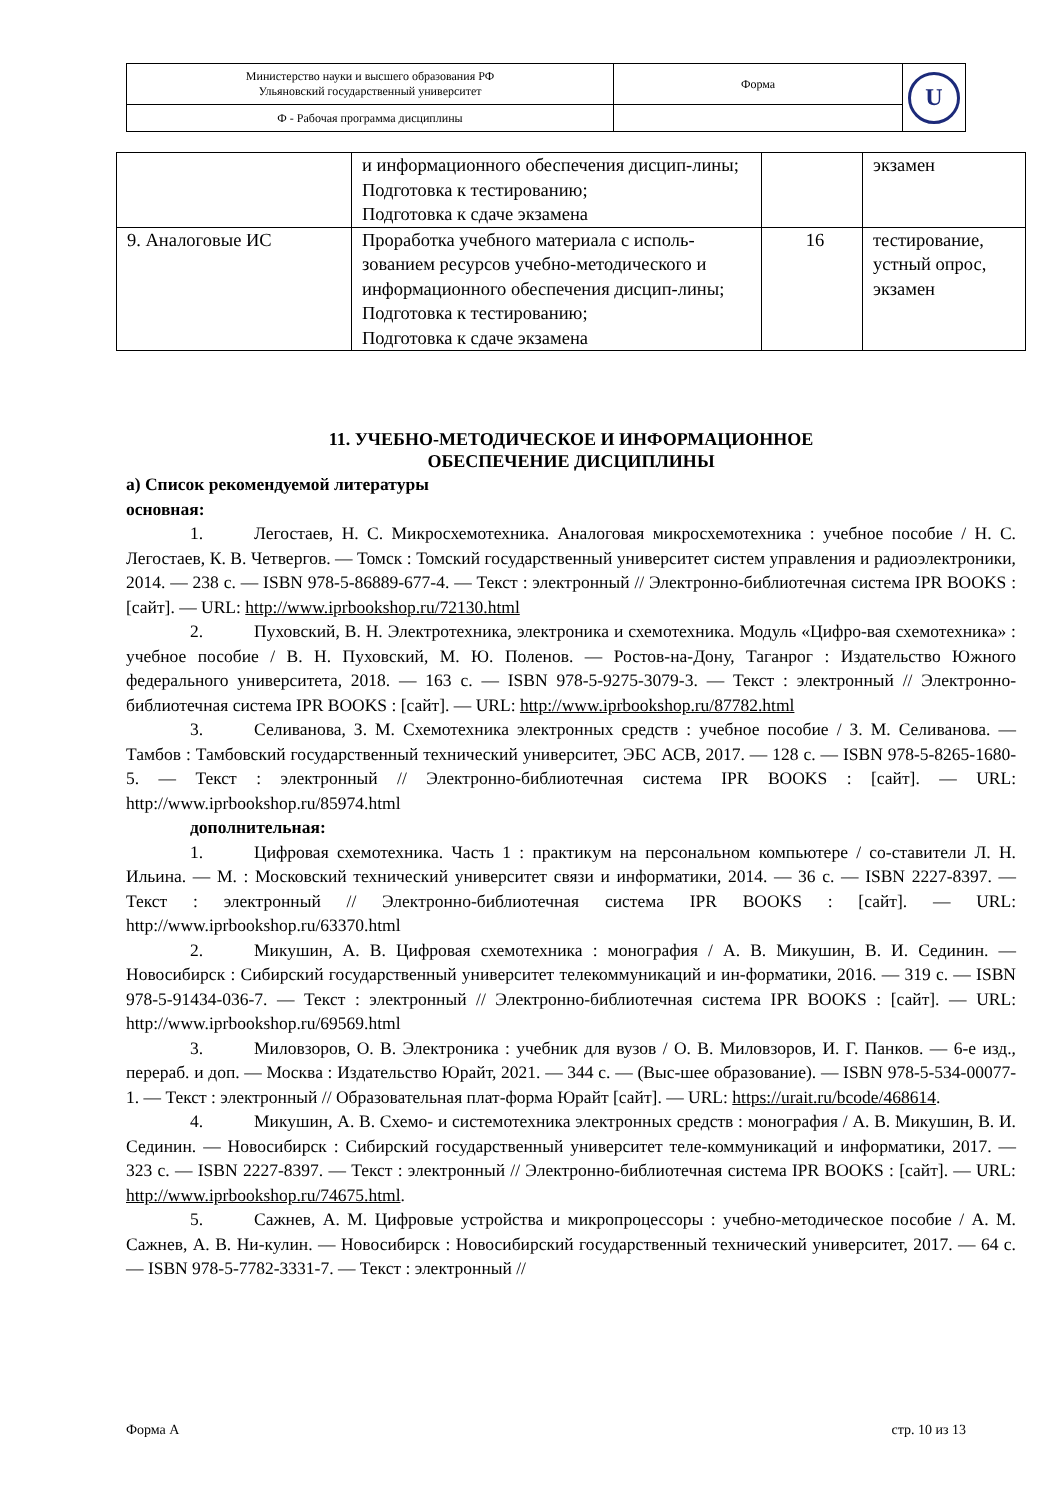| Министерство науки и высшего образования РФ Ульяновский государственный университет | Форма | U |
| Ф - Рабочая программа дисциплины | | |
| | и информационного обеспечения дисцип-лины; Подготовка к тестированию; Подготовка к сдаче экзамена | | экзамен |
| 9. Аналоговые ИС | Проработка учебного материала с исполь-зованием ресурсов учебно-методического и информационного обеспечения дисцип-лины; Подготовка к тестированию; Подготовка к сдаче экзамена | 16 | тестирование, устный опрос, экзамен |
11. УЧЕБНО-МЕТОДИЧЕСКОЕ И ИНФОРМАЦИОННОЕ
ОБЕСПЕЧЕНИЕ ДИСЦИПЛИНЫ
а) Список рекомендуемой литературы
основная:
1. Легостаев, Н. С. Микросхемотехника. Аналоговая микросхемотехника : учебное пособие / Н. С. Легостаев, К. В. Четвергов. — Томск : Томский государственный университет систем управления и радиоэлектроники, 2014. — 238 с. — ISBN 978-5-86889-677-4. — Текст : электронный // Электронно-библиотечная система IPR BOOKS : [сайт]. — URL: http://www.iprbookshop.ru/72130.html
2. Пуховский, В. Н. Электротехника, электроника и схемотехника. Модуль «Цифро-вая схемотехника» : учебное пособие / В. Н. Пуховский, М. Ю. Поленов. — Ростов-на-Дону, Таганрог : Издательство Южного федерального университета, 2018. — 163 с. — ISBN 978-5-9275-3079-3. — Текст : электронный // Электронно-библиотечная система IPR BOOKS : [сайт]. — URL: http://www.iprbookshop.ru/87782.html
3. Селиванова, З. М. Схемотехника электронных средств : учебное пособие / З. М. Селиванова. — Тамбов : Тамбовский государственный технический университет, ЭБС АСВ, 2017. — 128 с. — ISBN 978-5-8265-1680-5. — Текст : электронный // Электронно-библиотечная система IPR BOOKS : [сайт]. — URL: http://www.iprbookshop.ru/85974.html
дополнительная:
1. Цифровая схемотехника. Часть 1 : практикум на персональном компьютере / со-ставители Л. Н. Ильина. — М. : Московский технический университет связи и информатики, 2014. — 36 c. — ISBN 2227-8397. — Текст : электронный // Электронно-библиотечная система IPR BOOKS : [сайт]. — URL: http://www.iprbookshop.ru/63370.html
2. Микушин, А. В. Цифровая схемотехника : монография / А. В. Микушин, В. И. Сединин. — Новосибирск : Сибирский государственный университет телекоммуникаций и ин-форматики, 2016. — 319 c. — ISBN 978-5-91434-036-7. — Текст : электронный // Электронно-библиотечная система IPR BOOKS : [сайт]. — URL: http://www.iprbookshop.ru/69569.html
3. Миловзоров, О. В. Электроника : учебник для вузов / О. В. Миловзоров, И. Г. Панков. — 6-е изд., перераб. и доп. — Москва : Издательство Юрайт, 2021. — 344 с. — (Выс-шее образование). — ISBN 978-5-534-00077-1. — Текст : электронный // Образовательная плат-форма Юрайт [сайт]. — URL: https://urait.ru/bcode/468614.
4. Микушин, А. В. Схемо- и системотехника электронных средств : монография / А. В. Микушин, В. И. Сединин. — Новосибирск : Сибирский государственный университет теле-коммуникаций и информатики, 2017. — 323 c. — ISBN 2227-8397. — Текст : электронный // Электронно-библиотечная система IPR BOOKS : [сайт]. — URL: http://www.iprbookshop.ru/74675.html.
5. Сажнев, А. М. Цифровые устройства и микропроцессоры : учебно-методическое пособие / А. М. Сажнев, А. В. Ни-кулин. — Новосибирск : Новосибирский государственный технический университет, 2017. — 64 c. — ISBN 978-5-7782-3331-7. — Текст : электронный //
Форма А стр. 10 из 13